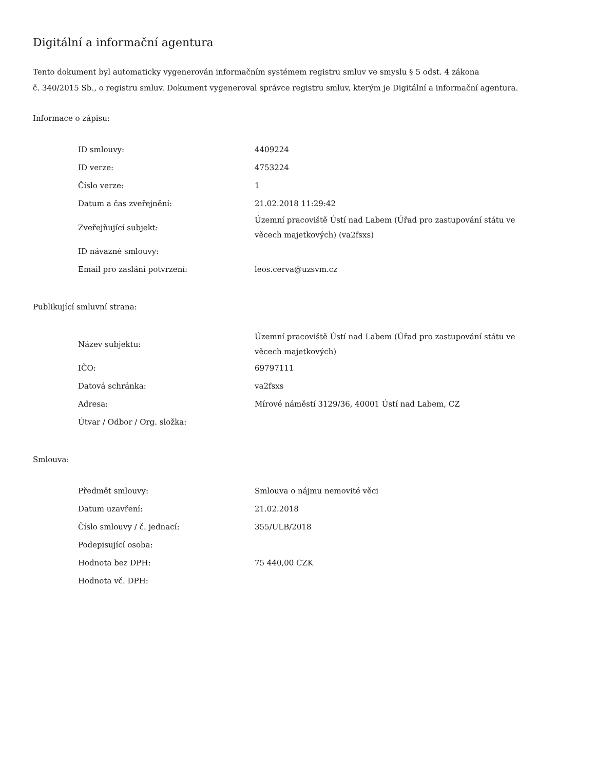Digitální a informační agentura
Tento dokument byl automaticky vygenerován informačním systémem registru smluv ve smyslu § 5 odst. 4 zákona
č. 340/2015 Sb., o registru smluv. Dokument vygeneroval správce registru smluv, kterým je Digitální a informační agentura.
Informace o zápisu:
| ID smlouvy: | 4409224 |
| ID verze: | 4753224 |
| Číslo verze: | 1 |
| Datum a čas zveřejnění: | 21.02.2018 11:29:42 |
| Zveřejňující subjekt: | Územní pracoviště Ústí nad Labem (Úřad pro zastupování státu ve věcech majetkových) (va2fsxs) |
| ID návazné smlouvy: | |
| Email pro zaslání potvrzení: | leos.cerva@uzsvm.cz |
Publikující smluvní strana:
| Název subjektu: | Územní pracoviště Ústí nad Labem (Úřad pro zastupování státu ve věcech majetkových) |
| IČO: | 69797111 |
| Datová schránka: | va2fsxs |
| Adresa: | Mírové náměstí 3129/36, 40001 Ústí nad Labem, CZ |
| Útvar / Odbor / Org. složka: | |
Smlouva:
| Předmět smlouvy: | Smlouva o nájmu nemovité věci |
| Datum uzavření: | 21.02.2018 |
| Číslo smlouvy / č. jednací: | 355/ULB/2018 |
| Podepisující osoba: | |
| Hodnota bez DPH: | 75 440,00 CZK |
| Hodnota vč. DPH: | |